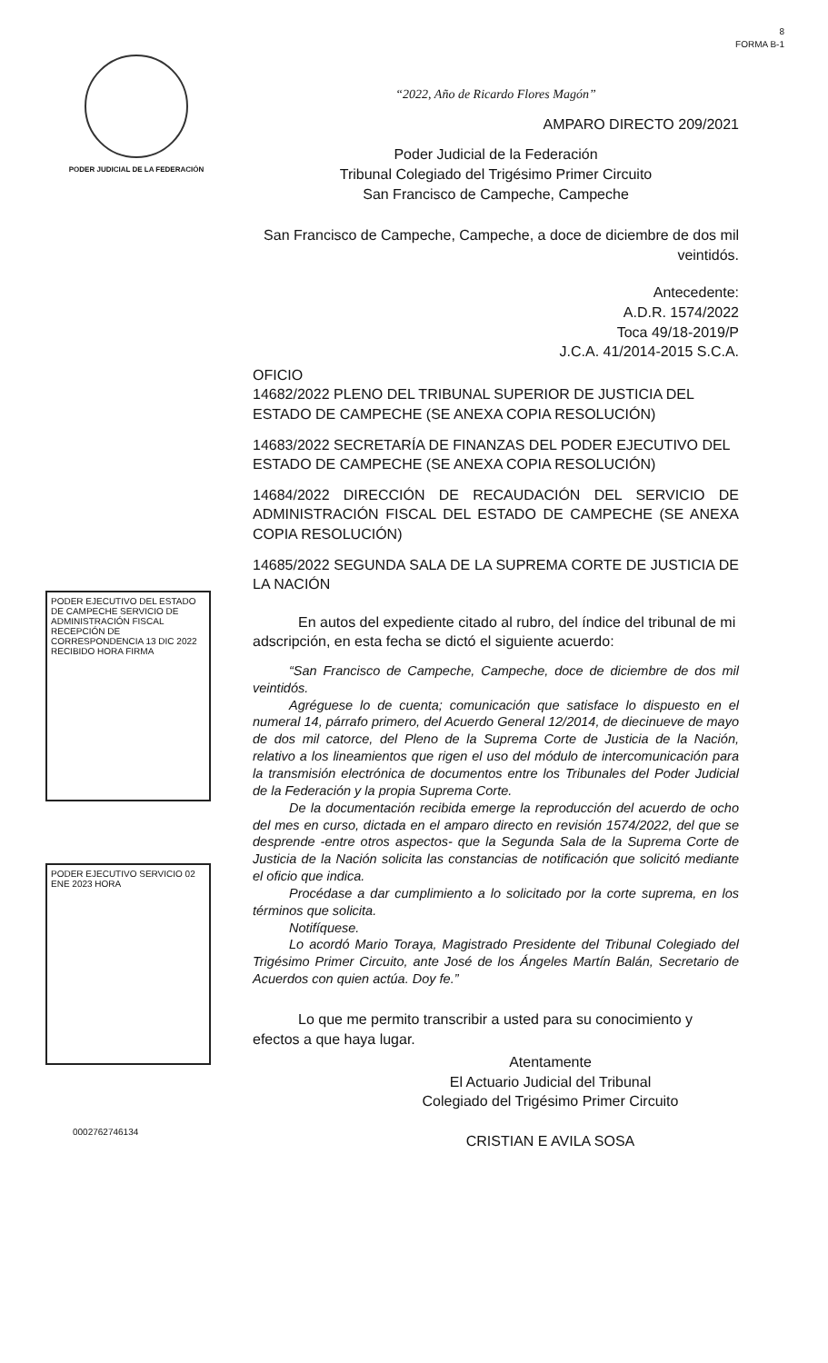PODER JUDICIAL DE LA FEDERACIÓN
PODER EJECUTIVO DEL ESTADO DE CAMPECHE SERVICIO DE ADMINISTRACIÓN FISCAL RECEPCIÓN DE CORRESPONDENCIA 13 DIC 2022 RECIBIDO HORA FIRMA
PODER EJECUTIVO SERVICIO 02 ENE 2023 HORA
0002762746134
8
FORMA B-1
“2022, Año de Ricardo Flores Magón”
AMPARO DIRECTO 209/2021
Poder Judicial de la Federación
Tribunal Colegiado del Trigésimo Primer Circuito
San Francisco de Campeche, Campeche
San Francisco de Campeche, Campeche, a doce de diciembre de dos mil veintidós.
Antecedente:
A.D.R. 1574/2022
Toca 49/18-2019/P
J.C.A. 41/2014-2015 S.C.A.
OFICIO
14682/2022 PLENO DEL TRIBUNAL SUPERIOR DE JUSTICIA DEL ESTADO DE CAMPECHE (SE ANEXA COPIA RESOLUCIÓN)
14683/2022 SECRETARÍA DE FINANZAS DEL PODER EJECUTIVO DEL ESTADO DE CAMPECHE (SE ANEXA COPIA RESOLUCIÓN)
14684/2022 DIRECCIÓN DE RECAUDACIÓN DEL SERVICIO DE ADMINISTRACIÓN FISCAL DEL ESTADO DE CAMPECHE (SE ANEXA COPIA RESOLUCIÓN)
14685/2022 SEGUNDA SALA DE LA SUPREMA CORTE DE JUSTICIA DE LA NACIÓN
En autos del expediente citado al rubro, del índice del tribunal de mi adscripción, en esta fecha se dictó el siguiente acuerdo:
“San Francisco de Campeche, Campeche, doce de diciembre de dos mil veintidós.
Agréguese lo de cuenta; comunicación que satisface lo dispuesto en el numeral 14, párrafo primero, del Acuerdo General 12/2014, de diecinueve de mayo de dos mil catorce, del Pleno de la Suprema Corte de Justicia de la Nación, relativo a los lineamientos que rigen el uso del módulo de intercomunicación para la transmisión electrónica de documentos entre los Tribunales del Poder Judicial de la Federación y la propia Suprema Corte.
De la documentación recibida emerge la reproducción del acuerdo de ocho del mes en curso, dictada en el amparo directo en revisión 1574/2022, del que se desprende -entre otros aspectos- que la Segunda Sala de la Suprema Corte de Justicia de la Nación solicita las constancias de notificación que solicitó mediante el oficio que indica.
Procédase a dar cumplimiento a lo solicitado por la corte suprema, en los términos que solicita.
Notifíquese.
Lo acordó Mario Toraya, Magistrado Presidente del Tribunal Colegiado del Trigésimo Primer Circuito, ante José de los Ángeles Martín Balán, Secretario de Acuerdos con quien actúa. Doy fe.”
Lo que me permito transcribir a usted para su conocimiento y efectos a que haya lugar.
Atentamente
El Actuario Judicial del Tribunal
Colegiado del Trigésimo Primer Circuito
CRISTIAN E AVILA SOSA